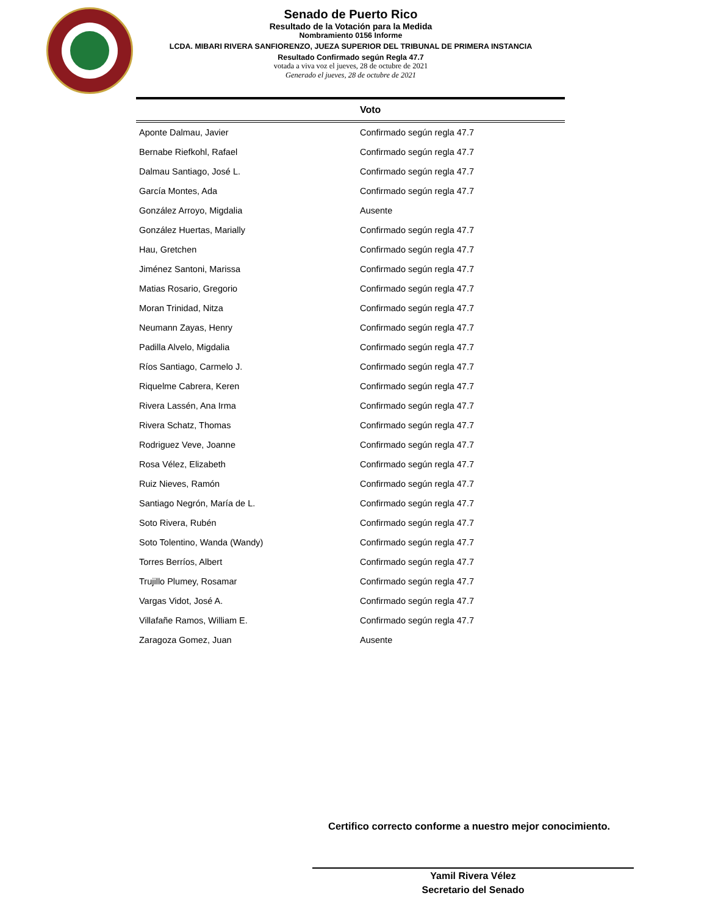Senado de Puerto Rico
Resultado de la Votación para la Medida
Nombramiento 0156 Informe
LCDA. MIBARI RIVERA SANFIORENZO, JUEZA SUPERIOR DEL TRIBUNAL DE PRIMERA INSTANCIA
Resultado Confirmado según Regla 47.7
votada a viva voz el jueves, 28 de octubre de 2021
Generado el jueves, 28 de octubre de 2021
| | Voto |
| --- | --- |
| Aponte Dalmau, Javier | Confirmado según regla 47.7 |
| Bernabe Riefkohl, Rafael | Confirmado según regla 47.7 |
| Dalmau Santiago, José L. | Confirmado según regla 47.7 |
| García Montes, Ada | Confirmado según regla 47.7 |
| González Arroyo, Migdalia | Ausente |
| González Huertas, Marially | Confirmado según regla 47.7 |
| Hau, Gretchen | Confirmado según regla 47.7 |
| Jiménez Santoni, Marissa | Confirmado según regla 47.7 |
| Matias Rosario, Gregorio | Confirmado según regla 47.7 |
| Moran Trinidad, Nitza | Confirmado según regla 47.7 |
| Neumann Zayas, Henry | Confirmado según regla 47.7 |
| Padilla Alvelo, Migdalia | Confirmado según regla 47.7 |
| Ríos Santiago, Carmelo J. | Confirmado según regla 47.7 |
| Riquelme Cabrera, Keren | Confirmado según regla 47.7 |
| Rivera Lassén, Ana Irma | Confirmado según regla 47.7 |
| Rivera Schatz, Thomas | Confirmado según regla 47.7 |
| Rodriguez Veve, Joanne | Confirmado según regla 47.7 |
| Rosa Vélez, Elizabeth | Confirmado según regla 47.7 |
| Ruiz Nieves, Ramón | Confirmado según regla 47.7 |
| Santiago Negrón, María de L. | Confirmado según regla 47.7 |
| Soto Rivera, Rubén | Confirmado según regla 47.7 |
| Soto Tolentino, Wanda (Wandy) | Confirmado según regla 47.7 |
| Torres Berríos, Albert | Confirmado según regla 47.7 |
| Trujillo Plumey, Rosamar | Confirmado según regla 47.7 |
| Vargas Vidot, José A. | Confirmado según regla 47.7 |
| Villafañe Ramos, William E. | Confirmado según regla 47.7 |
| Zaragoza Gomez, Juan | Ausente |
Certifico correcto conforme a nuestro mejor conocimiento.
Yamil Rivera Vélez
Secretario del Senado